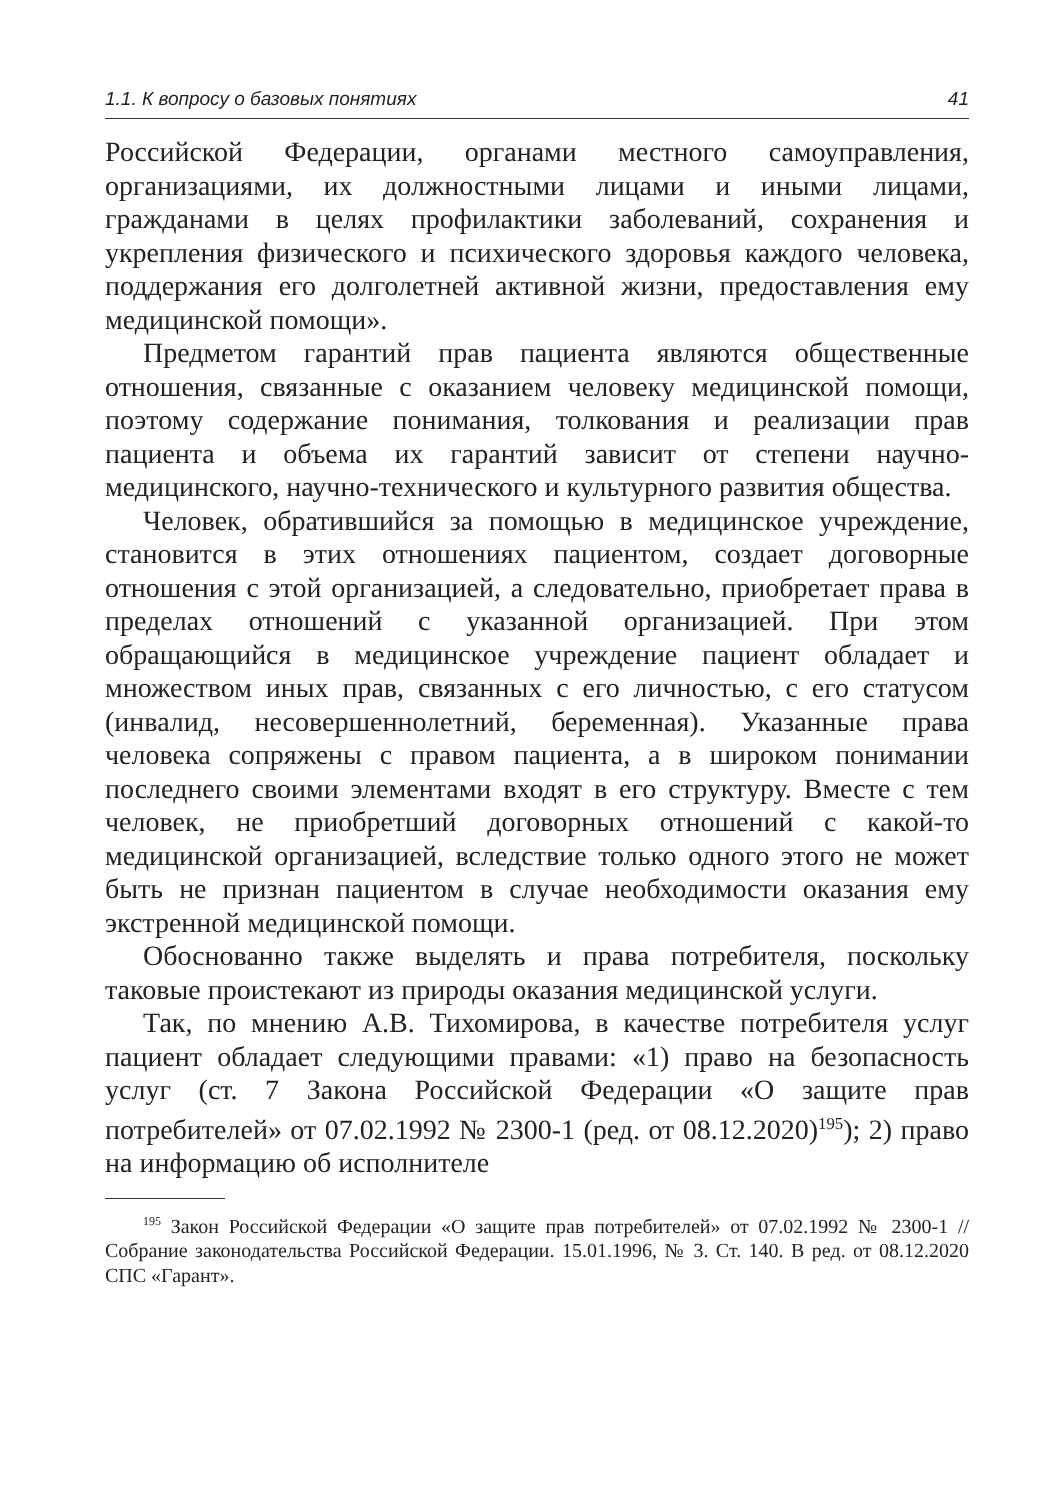1.1. К вопросу о базовых понятиях 41
Российской Федерации, органами местного самоуправления, организациями, их должностными лицами и иными лицами, гражданами в целях профилактики заболеваний, сохранения и укрепления физического и психического здоровья каждого человека, поддержания его долголетней активной жизни, предоставления ему медицинской помощи».
Предметом гарантий прав пациента являются общественные отношения, связанные с оказанием человеку медицинской помощи, поэтому содержание понимания, толкования и реализации прав пациента и объема их гарантий зависит от степени научно-медицинского, научно-технического и культурного развития общества.
Человек, обратившийся за помощью в медицинское учреждение, становится в этих отношениях пациентом, создает договорные отношения с этой организацией, а следовательно, приобретает права в пределах отношений с указанной организацией. При этом обращающийся в медицинское учреждение пациент обладает и множеством иных прав, связанных с его личностью, с его статусом (инвалид, несовершеннолетний, беременная). Указанные права человека сопряжены с правом пациента, а в широком понимании последнего своими элементами входят в его структуру. Вместе с тем человек, не приобретший договорных отношений с какой-то медицинской организацией, вследствие только одного этого не может быть не признан пациентом в случае необходимости оказания ему экстренной медицинской помощи.
Обоснованно также выделять и права потребителя, поскольку таковые проистекают из природы оказания медицинской услуги.
Так, по мнению А.В. Тихомирова, в качестве потребителя услуг пациент обладает следующими правами: «1) право на безопасность услуг (ст. 7 Закона Российской Федерации «О защите прав потребителей» от 07.02.1992 № 2300-1 (ред. от 08.12.2020)<sup>195</sup>); 2) право на информацию об исполнителе
<sup>195</sup> Закон Российской Федерации «О защите прав потребителей» от 07.02.1992 № 2300-1 // Собрание законодательства Российской Федерации. 15.01.1996, № 3. Ст. 140. В ред. от 08.12.2020 СПС «Гарант».